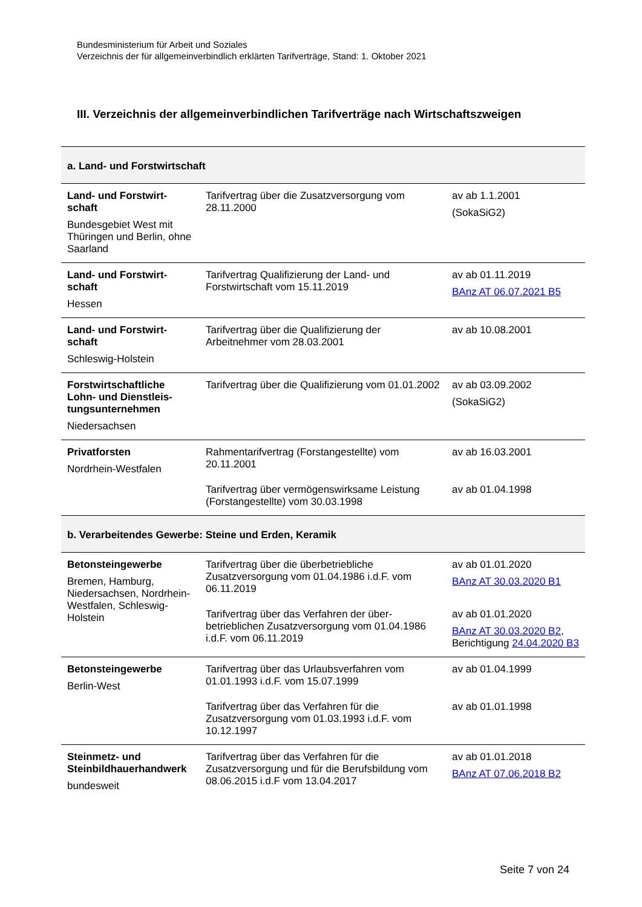Bundesministerium für Arbeit und Soziales
Verzeichnis der für allgemeinverbindlich erklärten Tarifverträge, Stand: 1. Oktober 2021
III. Verzeichnis der allgemeinverbindlichen Tarifverträge nach Wirtschaftszweigen
| a. Land- und Forstwirtschaft | | |
| Land- und Forstwirt-schaft Bundesgebiet West mit Thüringen und Berlin, ohne Saarland | Tarifvertrag über die Zusatzversorgung vom 28.11.2000 | av ab 1.1.2001 (SokaSiG2) |
| Land- und Forstwirt-schaft Hessen | Tarifvertrag Qualifizierung der Land- und Forstwirtschaft vom 15.11.2019 | av ab 01.11.2019 BAnz AT 06.07.2021 B5 |
| Land- und Forstwirt-schaft Schleswig-Holstein | Tarifvertrag über die Qualifizierung der Arbeitnehmer vom 28.03.2001 | av ab 10.08.2001 |
| Forstwirtschaftliche Lohn- und Dienstleis-tungsunternehmen Niedersachsen | Tarifvertrag über die Qualifizierung vom 01.01.2002 | av ab 03.09.2002 (SokaSiG2) |
| Privatforsten Nordrhein-Westfalen | Rahmentarifvertrag (Forstangestellte) vom 20.11.2001 | av ab 16.03.2001 |
| | Tarifvertrag über vermögenswirksame Leistung (Forstangestellte) vom 30.03.1998 | av ab 01.04.1998 |
| b. Verarbeitendes Gewerbe: Steine und Erden, Keramik | | |
| Betonsteingewerbe Bremen, Hamburg, Niedersachsen, Nordrhein-Westfalen, Schleswig-Holstein | Tarifvertrag über die überbetriebliche Zusatzversorgung vom 01.04.1986 i.d.F. vom 06.11.2019 | av ab 01.01.2020 BAnz AT 30.03.2020 B1 |
| | Tarifvertrag über das Verfahren der über-betrieblichen Zusatzversorgung vom 01.04.1986 i.d.F. vom 06.11.2019 | av ab 01.01.2020 BAnz AT 30.03.2020 B2 , Berichtigung 24.04.2020 B3 |
| Betonsteingewerbe Berlin-West | Tarifvertrag über das Urlaubsverfahren vom 01.01.1993 i.d.F. vom 15.07.1999 | av ab 01.04.1999 |
| | Tarifvertrag über das Verfahren für die Zusatzversorgung vom 01.03.1993 i.d.F. vom 10.12.1997 | av ab 01.01.1998 |
| Steinmetz- und Steinbildhauerhandwerk bundesweit | Tarifvertrag über das Verfahren für die Zusatzversorgung und für die Berufsbildung vom 08.06.2015 i.d.F vom 13.04.2017 | av ab 01.01.2018 BAnz AT 07.06.2018 B2 |
Seite 7 von 24